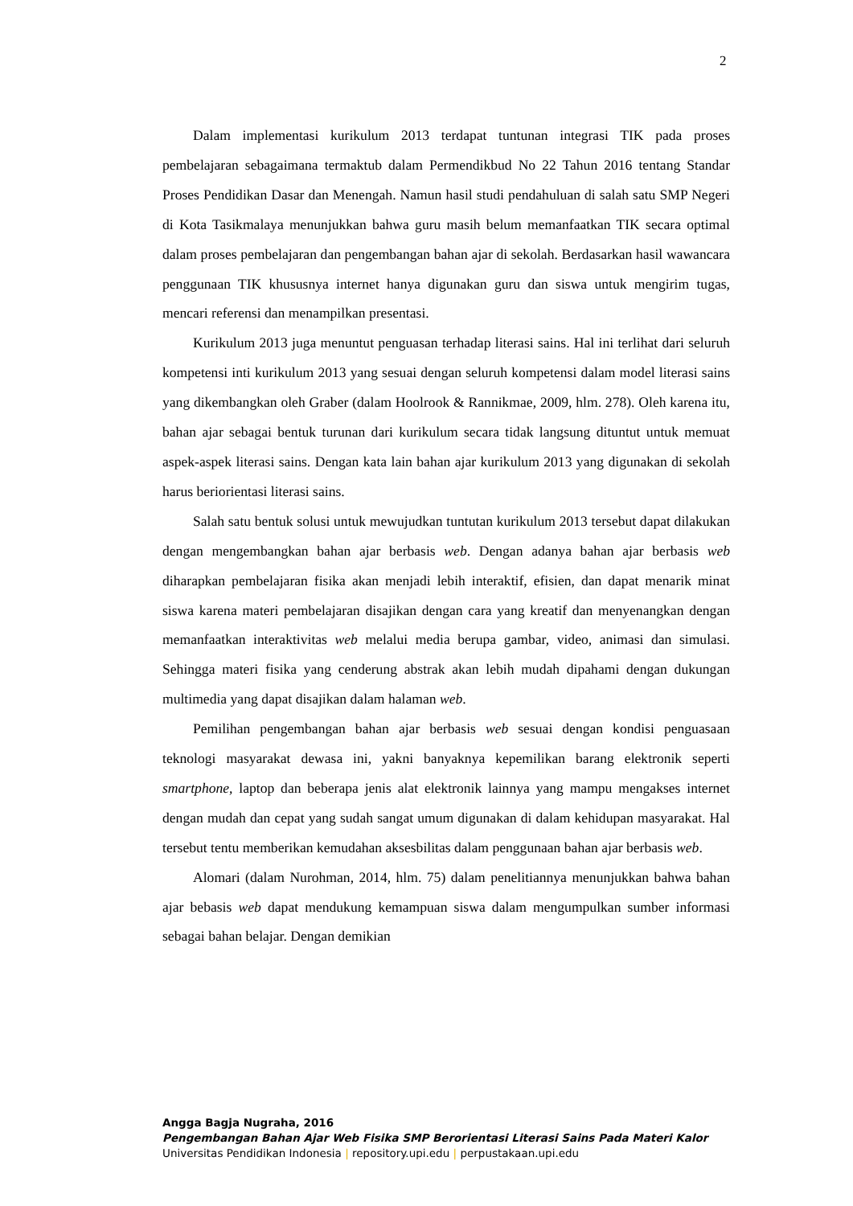2
Dalam implementasi kurikulum 2013 terdapat tuntunan integrasi TIK pada proses pembelajaran sebagaimana termaktub dalam Permendikbud No 22 Tahun 2016 tentang Standar Proses Pendidikan Dasar dan Menengah. Namun hasil studi pendahuluan di salah satu SMP Negeri di Kota Tasikmalaya menunjukkan bahwa guru masih belum memanfaatkan TIK secara optimal dalam proses pembelajaran dan pengembangan bahan ajar di sekolah. Berdasarkan hasil wawancara penggunaan TIK khususnya internet hanya digunakan guru dan siswa untuk mengirim tugas, mencari referensi dan menampilkan presentasi.
Kurikulum 2013 juga menuntut penguasan terhadap literasi sains. Hal ini terlihat dari seluruh kompetensi inti kurikulum 2013 yang sesuai dengan seluruh kompetensi dalam model literasi sains yang dikembangkan oleh Graber (dalam Hoolrook & Rannikmae, 2009, hlm. 278). Oleh karena itu, bahan ajar sebagai bentuk turunan dari kurikulum secara tidak langsung dituntut untuk memuat aspek-aspek literasi sains. Dengan kata lain bahan ajar kurikulum 2013 yang digunakan di sekolah harus beriorientasi literasi sains.
Salah satu bentuk solusi untuk mewujudkan tuntutan kurikulum 2013 tersebut dapat dilakukan dengan mengembangkan bahan ajar berbasis web. Dengan adanya bahan ajar berbasis web diharapkan pembelajaran fisika akan menjadi lebih interaktif, efisien, dan dapat menarik minat siswa karena materi pembelajaran disajikan dengan cara yang kreatif dan menyenangkan dengan memanfaatkan interaktivitas web melalui media berupa gambar, video, animasi dan simulasi. Sehingga materi fisika yang cenderung abstrak akan lebih mudah dipahami dengan dukungan multimedia yang dapat disajikan dalam halaman web.
Pemilihan pengembangan bahan ajar berbasis web sesuai dengan kondisi penguasaan teknologi masyarakat dewasa ini, yakni banyaknya kepemilikan barang elektronik seperti smartphone, laptop dan beberapa jenis alat elektronik lainnya yang mampu mengakses internet dengan mudah dan cepat yang sudah sangat umum digunakan di dalam kehidupan masyarakat. Hal tersebut tentu memberikan kemudahan aksesbilitas dalam penggunaan bahan ajar berbasis web.
Alomari (dalam Nurohman, 2014, hlm. 75) dalam penelitiannya menunjukkan bahwa bahan ajar bebasis web dapat mendukung kemampuan siswa dalam mengumpulkan sumber informasi sebagai bahan belajar. Dengan demikian
Angga Bagja Nugraha, 2016
Pengembangan Bahan Ajar Web Fisika SMP Berorientasi Literasi Sains Pada Materi Kalor
Universitas Pendidikan Indonesia | repository.upi.edu | perpustakaan.upi.edu